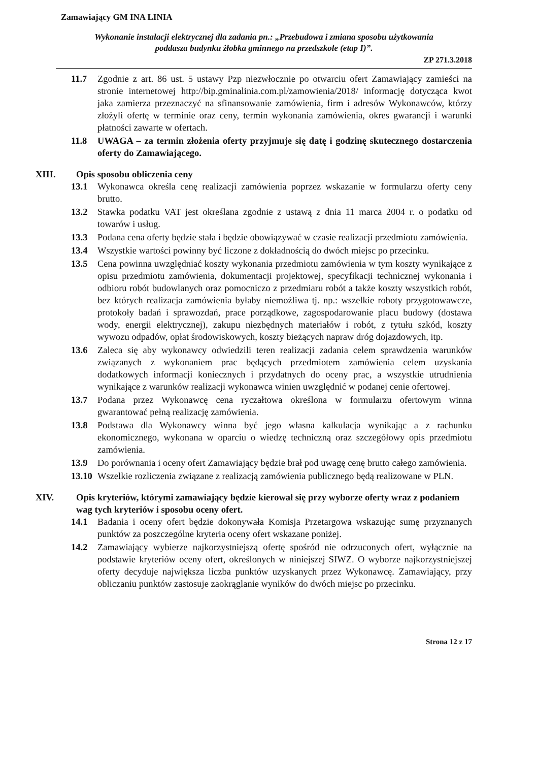Zamawiający GM INA LINIA
Wykonanie instalacji elektrycznej dla zadania pn.: „Przebudowa i zmiana sposobu użytkowania
poddasza budynku żłobka gminnego na przedszkole (etap I)”.
ZP 271.3.2018
11.7 Zgodnie z art. 86 ust. 5 ustawy Pzp niezwłocznie po otwarciu ofert Zamawiający zamieści na stronie internetowej http://bip.gminalinia.com.pl/zamowienia/2018/ informację dotycząca kwot jaka zamierza przeznaczyć na sfinansowanie zamówienia, firm i adresów Wykonawców, którzy złożyli ofertę w terminie oraz ceny, termin wykonania zamówienia, okres gwarancji i warunki płatności zawarte w ofertach.
11.8 UWAGA – za termin złożenia oferty przyjmuje się datę i godzinę skutecznego dostarczenia oferty do Zamawiającego.
XIII. Opis sposobu obliczenia ceny
13.1 Wykonawca określa cenę realizacji zamówienia poprzez wskazanie w formularzu oferty ceny brutto.
13.2 Stawka podatku VAT jest określana zgodnie z ustawą z dnia 11 marca 2004 r. o podatku od towarów i usług.
13.3 Podana cena oferty będzie stała i będzie obowiązywać w czasie realizacji przedmiotu zamówienia.
13.4 Wszystkie wartości powinny być liczone z dokładnością do dwóch miejsc po przecinku.
13.5 Cena powinna uwzględniać koszty wykonania przedmiotu zamówienia w tym koszty wynikające z opisu przedmiotu zamówienia, dokumentacji projektowej, specyfikacji technicznej wykonania i odbioru robót budowlanych oraz pomocniczo z przedmiaru robót a także koszty wszystkich robót, bez których realizacja zamówienia byłaby niemożliwa tj. np.: wszelkie roboty przygotowawcze, protokoły badań i sprawozdań, prace porządkowe, zagospodarowanie placu budowy (dostawa wody, energii elektrycznej), zakupu niezbędnych materiałów i robót, z tytułu szkód, koszty wywozu odpadów, opłat środowiskowych, koszty bieżących napraw dróg dojazdowych, itp.
13.6 Zaleca się aby wykonawcy odwiedzili teren realizacji zadania celem sprawdzenia warunków związanych z wykonaniem prac będących przedmiotem zamówienia celem uzyskania dodatkowych informacji koniecznych i przydatnych do oceny prac, a wszystkie utrudnienia wynikające z warunków realizacji wykonawca winien uwzględnić w podanej cenie ofertowej.
13.7 Podana przez Wykonawcę cena ryczałtowa określona w formularzu ofertowym winna gwarantować pełną realizację zamówienia.
13.8 Podstawa dla Wykonawcy winna być jego własna kalkulacja wynikając a z rachunku ekonomicznego, wykonana w oparciu o wiedzę techniczną oraz szczegółowy opis przedmiotu zamówienia.
13.9 Do porównania i oceny ofert Zamawiający będzie brał pod uwagę cenę brutto całego zamówienia.
13.10 Wszelkie rozliczenia związane z realizacją zamówienia publicznego będą realizowane w PLN.
XIV. Opis kryteriów, którymi zamawiający będzie kierował się przy wyborze oferty wraz z podaniem wag tych kryteriów i sposobu oceny ofert.
14.1 Badania i oceny ofert będzie dokonywała Komisja Przetargowa wskazując sumę przyznanych punktów za poszczególne kryteria oceny ofert wskazane poniżej.
14.2 Zamawiający wybierze najkorzystniejszą ofertę spośród nie odrzuconych ofert, wyłącznie na podstawie kryteriów oceny ofert, określonych w niniejszej SIWZ. O wyborze najkorzystniejszej oferty decyduje największa liczba punktów uzyskanych przez Wykonawcę. Zamawiający, przy obliczaniu punktów zastosuje zaokrąglanie wyników do dwóch miejsc po przecinku.
Strona 12 z 17